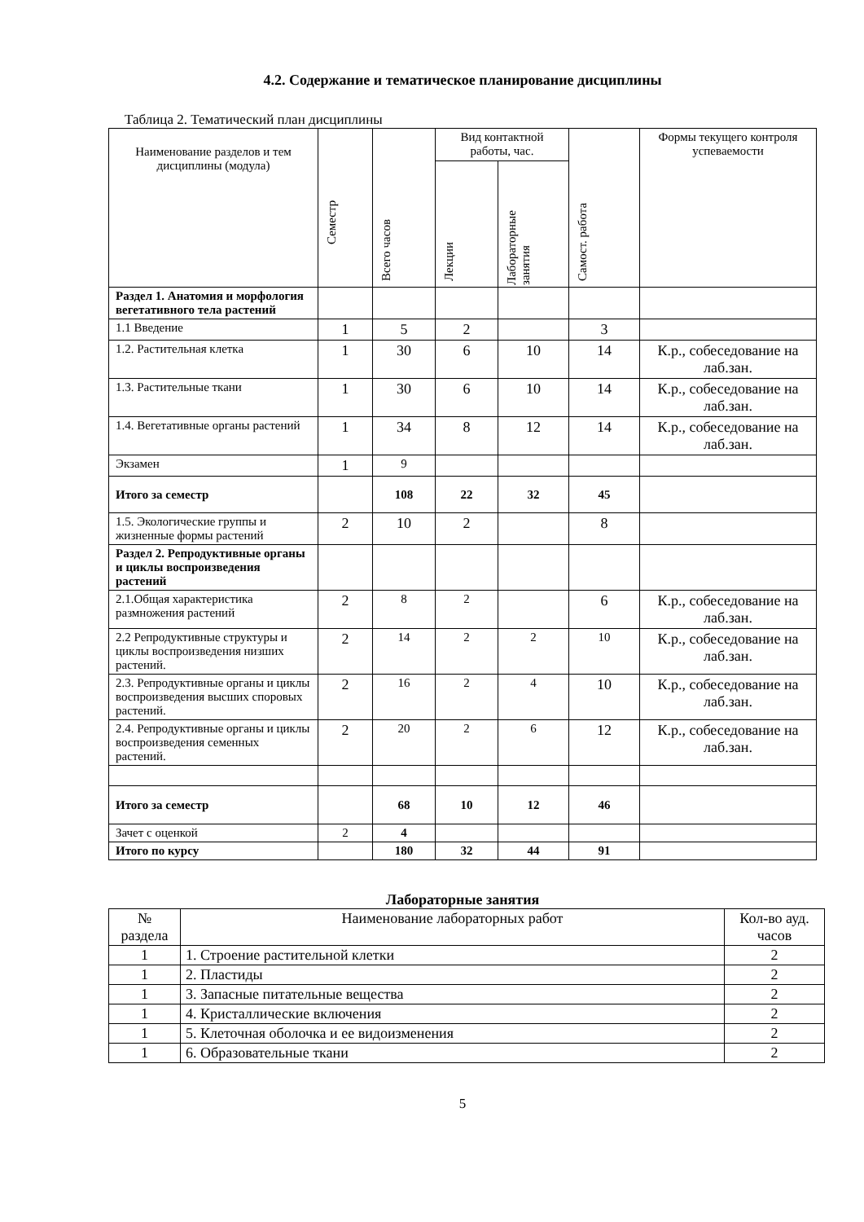4.2. Содержание и тематическое планирование дисциплины
Таблица 2. Тематический план дисциплины
| Наименование разделов и тем дисциплины (модула) | Семестр | Всего часов | Вид контактной работы, час. | | Самост. работа | Формы текущего контроля успеваемости |
| --- | --- | --- | --- | --- | --- | --- |
| | | | Лекции | Лабораторные занятия | | |
| Раздел 1. Анатомия и морфология вегетативного тела растений | | | | | | |
| 1.1 Введение | 1 | 5 | 2 | | 3 | |
| 1.2. Растительная клетка | 1 | 30 | 6 | 10 | 14 | К.р., собеседование на лаб.зан. |
| 1.3. Растительные ткани | 1 | 30 | 6 | 10 | 14 | К.р., собеседование на лаб.зан. |
| 1.4. Вегетативные органы растений | 1 | 34 | 8 | 12 | 14 | К.р., собеседование на лаб.зан. |
| Экзамен | 1 | 9 | | | | |
| Итого за семестр | | 108 | 22 | 32 | 45 | |
| 1.5. Экологические группы и жизненные формы растений | 2 | 10 | 2 | | 8 | |
| Раздел 2. Репродуктивные органы и циклы воспроизведения растений | | | | | | |
| 2.1.Общая характеристика размножения растений | 2 | 8 | 2 | | 6 | К.р., собеседование на лаб.зан. |
| 2.2 Репродуктивные структуры и циклы воспроизведения низших растений. | 2 | 14 | 2 | 2 | 10 | К.р., собеседование на лаб.зан. |
| 2.3. Репродуктивные органы и циклы воспроизведения высших споровых растений. | 2 | 16 | 2 | 4 | 10 | К.р., собеседование на лаб.зан. |
| 2.4. Репродуктивные органы и циклы воспроизведения семенных растений. | 2 | 20 | 2 | 6 | 12 | К.р., собеседование на лаб.зан. |
| Итого за семестр | | 68 | 10 | 12 | 46 | |
| Зачет с оценкой | 2 | 4 | | | | |
| Итого по курсу | | 180 | 32 | 44 | 91 | |
Лабораторные занятия
| № раздела | Наименование лабораторных работ | Кол-во ауд. часов |
| --- | --- | --- |
| 1 | 1. Строение растительной клетки | 2 |
| 1 | 2. Пластиды | 2 |
| 1 | 3. Запасные питательные вещества | 2 |
| 1 | 4. Кристаллические включения | 2 |
| 1 | 5. Клеточная оболочка и ее видоизменения | 2 |
| 1 | 6. Образовательные ткани | 2 |
5